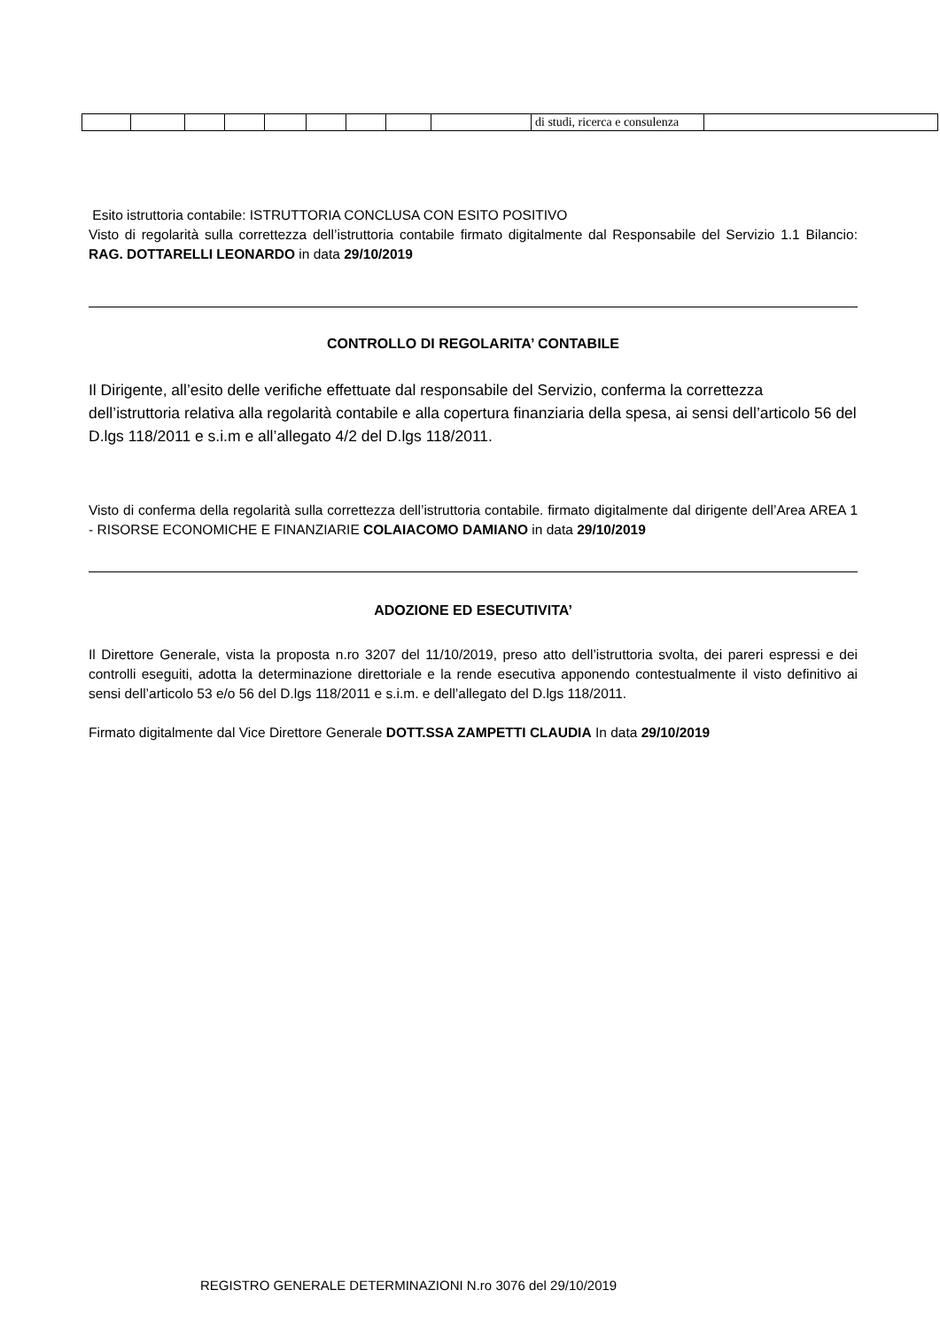| | | | | | | | | | di studi, ricerca e consulenza | |
Esito istruttoria contabile: ISTRUTTORIA CONCLUSA CON ESITO POSITIVO
Visto di regolarità sulla correttezza dell’istruttoria contabile firmato digitalmente dal Responsabile del Servizio 1.1 Bilancio: RAG. DOTTARELLI LEONARDO in data 29/10/2019
CONTROLLO DI REGOLARITA’ CONTABILE
Il Dirigente, all’esito delle verifiche effettuate dal responsabile del Servizio, conferma la correttezza dell’istruttoria relativa alla regolarità contabile e alla copertura finanziaria della spesa, ai sensi dell’articolo 56 del D.lgs 118/2011 e s.i.m e all’allegato 4/2 del D.lgs 118/2011.
Visto di conferma della regolarità sulla correttezza dell’istruttoria contabile. firmato digitalmente dal dirigente dell’Area AREA 1 - RISORSE ECONOMICHE E FINANZIARIE COLAIACOMO DAMIANO in data 29/10/2019
ADOZIONE ED ESECUTIVITA’
Il Direttore Generale, vista la proposta n.ro 3207 del 11/10/2019, preso atto dell’istruttoria svolta, dei pareri espressi e dei controlli eseguiti, adotta la determinazione direttoriale e la rende esecutiva apponendo contestualmente il visto definitivo ai sensi dell’articolo 53 e/o 56 del D.lgs 118/2011 e s.i.m. e dell’allegato del D.lgs 118/2011.
Firmato digitalmente dal Vice Direttore Generale DOTT.SSA ZAMPETTI CLAUDIA In data 29/10/2019
REGISTRO GENERALE DETERMINAZIONI N.ro 3076 del 29/10/2019